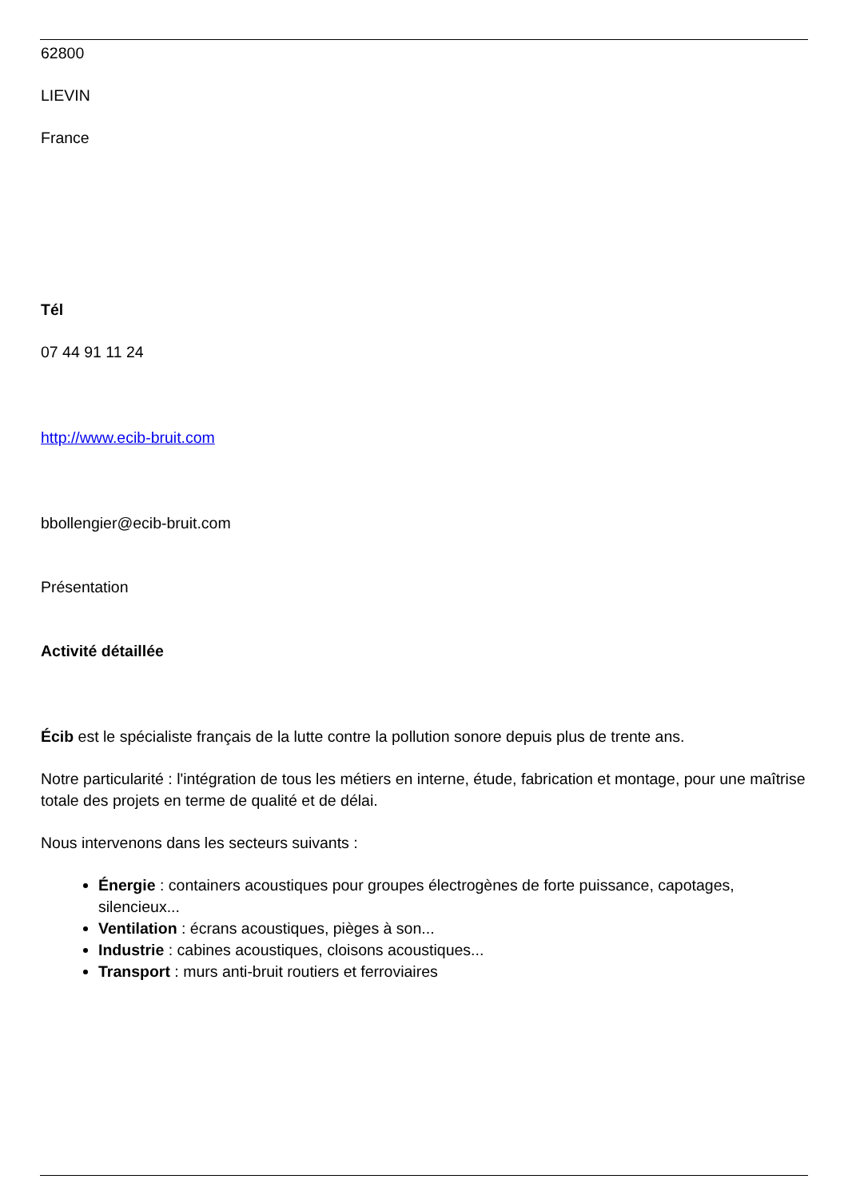62800
LIEVIN
France
Tél
07 44 91 11 24
http://www.ecib-bruit.com
bbollengier@ecib-bruit.com
Présentation
Activité détaillée
Écib est le spécialiste français de la lutte contre la pollution sonore depuis plus de trente ans.
Notre particularité : l'intégration de tous les métiers en interne, étude, fabrication et montage, pour une maîtrise totale des projets en terme de qualité et de délai.
Nous intervenons dans les secteurs suivants :
Énergie : containers acoustiques pour groupes électrogènes de forte puissance, capotages, silencieux...
Ventilation : écrans acoustiques, pièges à son...
Industrie : cabines acoustiques, cloisons acoustiques...
Transport : murs anti-bruit routiers et ferroviaires